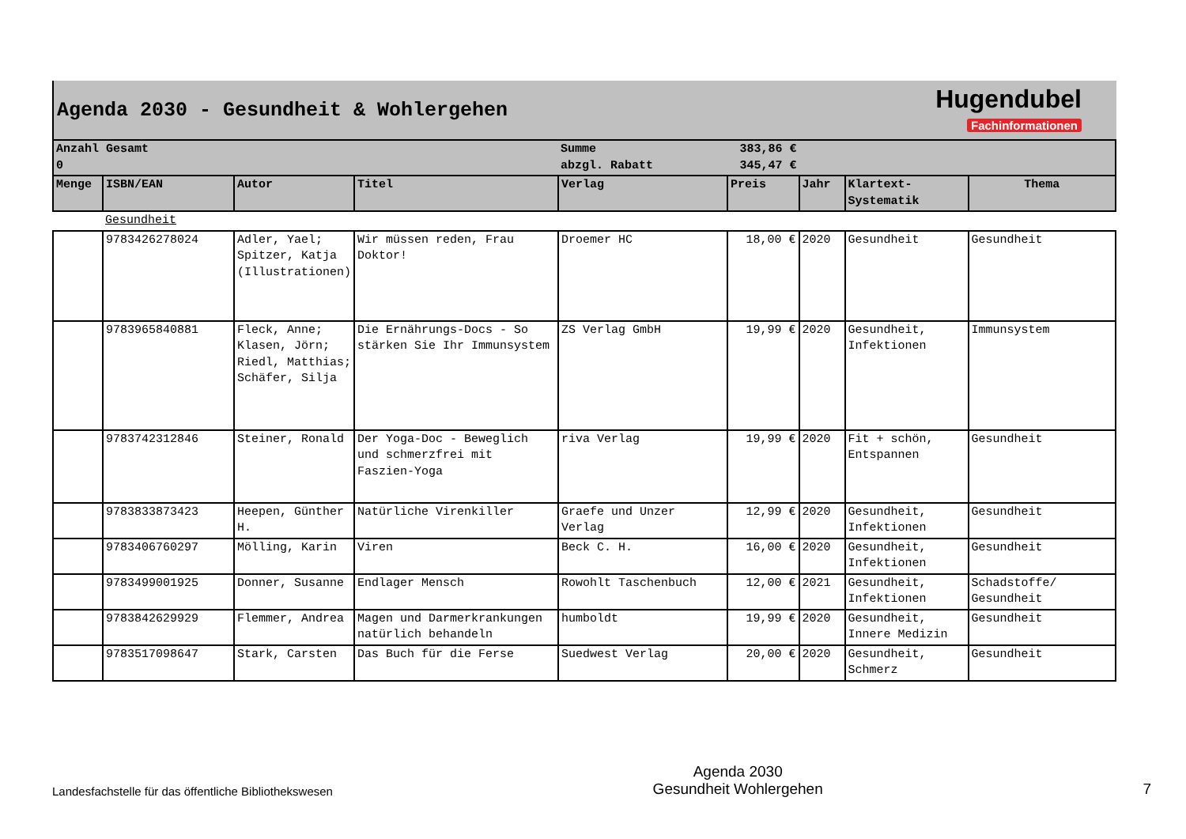Agenda 2030 - Gesundheit & Wohlergehen
Hugendubel
Fachinformationen
| Anzahl Gesamt 0 | | | | Summe abzgl. Rabatt | | 383,86 € 345,47 € | | | |
| Menge | ISBN/EAN | Autor | Titel | Verlag | Preis | | Jahr | Klartext- Systematik | Thema |
| | Gesundheit | | | | | | | | |
| | 9783426278024 | Adler, Yael; Spitzer, Katja (Illustrationen) | Wir müssen reden, Frau Doktor! | Droemer HC | 18,00 € | | 2020 | Gesundheit | Gesundheit |
| | 9783965840881 | Fleck, Anne; Klasen, Jörn; Riedl, Matthias; Schäfer, Silja | Die Ernährungs-Docs - So stärken Sie Ihr Immunsystem | ZS Verlag GmbH | 19,99 € | | 2020 | Gesundheit, Infektionen | Immunsystem |
| | 9783742312846 | Steiner, Ronald | Der Yoga-Doc - Beweglich und schmerzfrei mit Faszien-Yoga | riva Verlag | 19,99 € | | 2020 | Fit + schön, Entspannen | Gesundheit |
| | 9783833873423 | Heepen, Günther H. | Natürliche Virenkiller | Graefe und Unzer Verlag | 12,99 € | | 2020 | Gesundheit, Infektionen | Gesundheit |
| | 9783406760297 | Mölling, Karin | Viren | Beck C. H. | 16,00 € | | 2020 | Gesundheit, Infektionen | Gesundheit |
| | 9783499001925 | Donner, Susanne | Endlager Mensch | Rowohlt Taschenbuch | 12,00 € | | 2021 | Gesundheit, Infektionen | Schadstoffe/ Gesundheit |
| | 9783842629929 | Flemmer, Andrea | Magen und Darmerkrankungen natürlich behandeln | humboldt | 19,99 € | | 2020 | Gesundheit, Innere Medizin | Gesundheit |
| | 9783517098647 | Stark, Carsten | Das Buch für die Ferse | Suedwest Verlag | 20,00 € | | 2020 | Gesundheit, Schmerz | Gesundheit |
Landesfachstelle für das öffentliche Bibliothekswesen
Agenda 2030
Gesundheit Wohlergehen
7